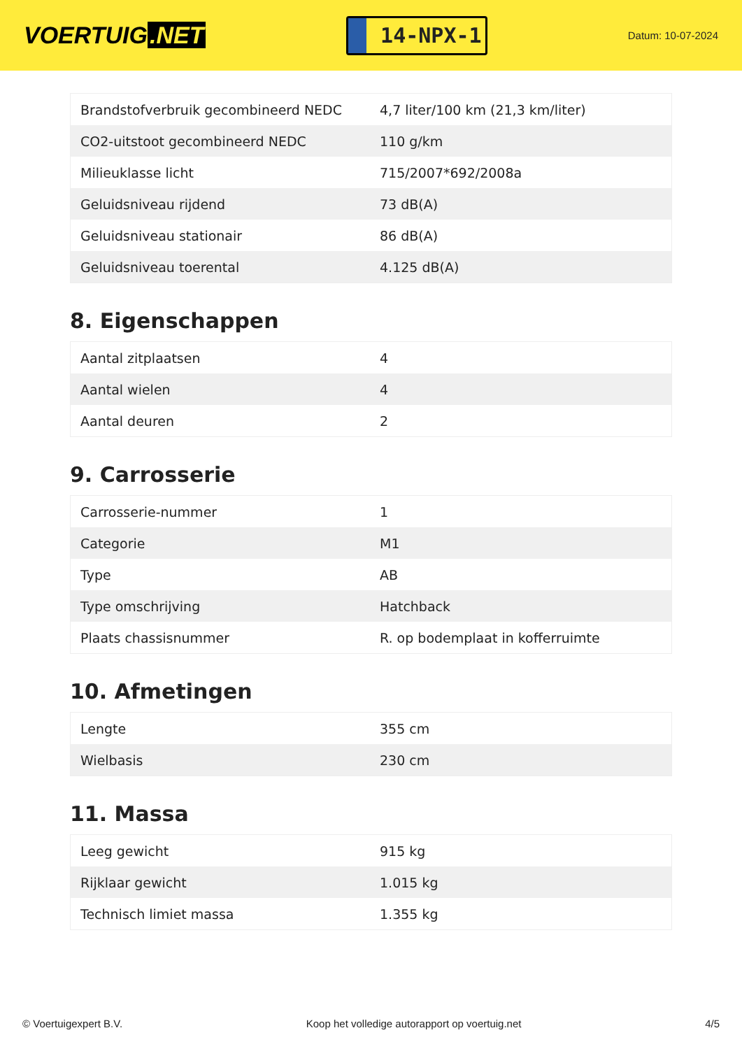VOERTUIG.NET
14-NPX-1
Datum: 10-07-2024
| Brandstofverbruik gecombineerd NEDC | 4,7 liter/100 km (21,3 km/liter) |
| CO2-uitstoot gecombineerd NEDC | 110 g/km |
| Milieuklasse licht | 715/2007*692/2008a |
| Geluidsniveau rijdend | 73 dB(A) |
| Geluidsniveau stationair | 86 dB(A) |
| Geluidsniveau toerental | 4.125 dB(A) |
8. Eigenschappen
| Aantal zitplaatsen | 4 |
| Aantal wielen | 4 |
| Aantal deuren | 2 |
9. Carrosserie
| Carrosserie-nummer | 1 |
| Categorie | M1 |
| Type | AB |
| Type omschrijving | Hatchback |
| Plaats chassisnummer | R. op bodemplaat in kofferruimte |
10. Afmetingen
| Lengte | 355 cm |
| Wielbasis | 230 cm |
11. Massa
| Leeg gewicht | 915 kg |
| Rijklaar gewicht | 1.015 kg |
| Technisch limiet massa | 1.355 kg |
© Voertuigexpert B.V. Koop het volledige autorapport op voertuig.net 4/5